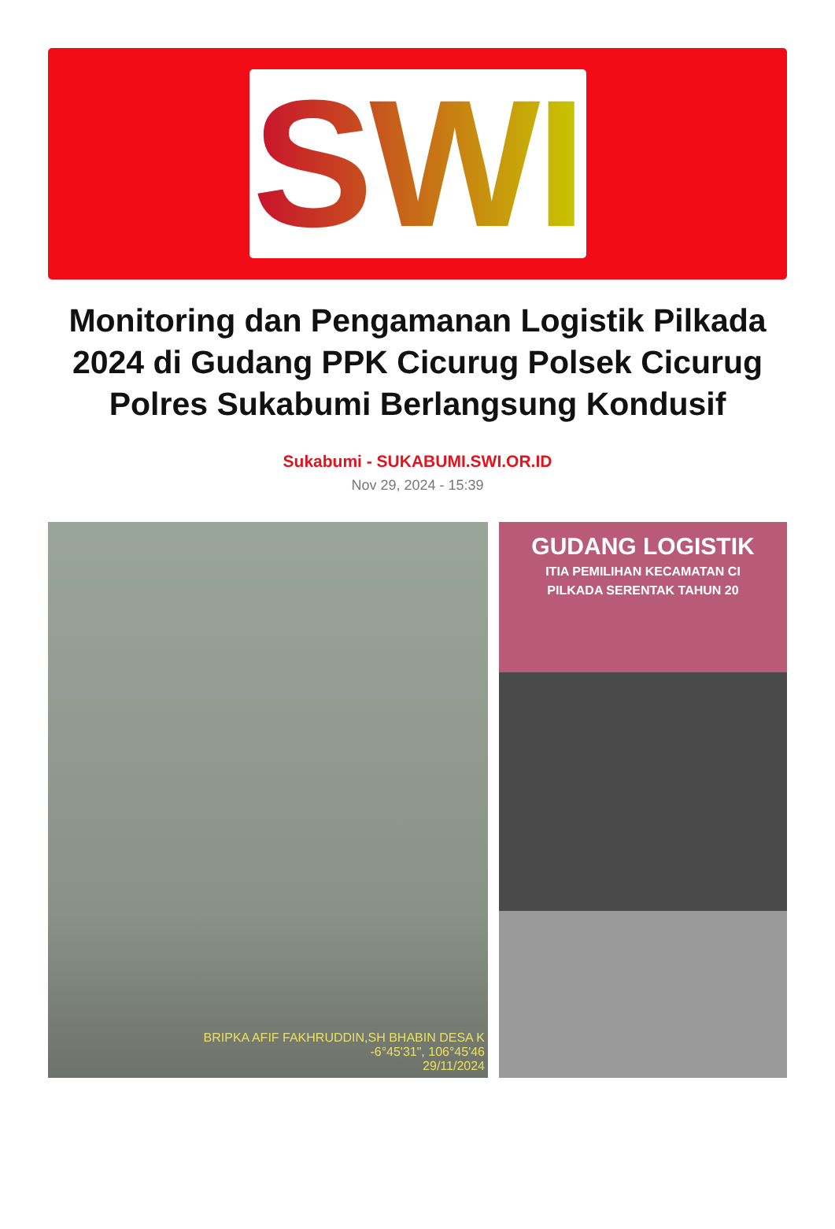SWI
Monitoring dan Pengamanan Logistik Pilkada 2024 di Gudang PPK Cicurug Polsek Cicurug Polres Sukabumi Berlangsung Kondusif
Sukabumi - SUKABUMI.SWI.OR.ID
Nov 29, 2024 - 15:39
BRIPKA AFIF FAKHRUDDIN,SH BHABIN DESA K
-6°45'31", 106°45'46
29/11/2024
GUDANG LOGISTIK
ITIA PEMILIHAN KECAMATAN CI
PILKADA SERENTAK TAHUN 20